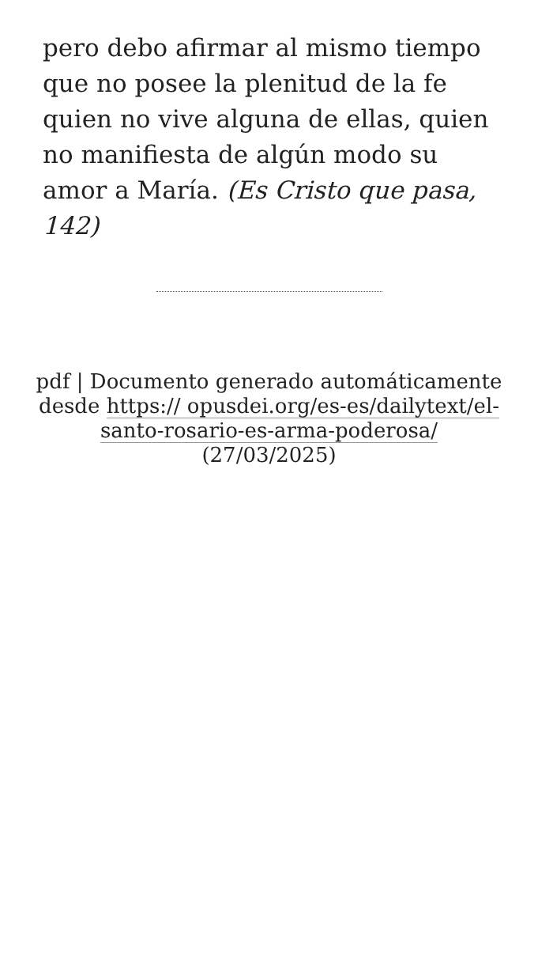pero debo afirmar al mismo tiempo que no posee la plenitud de la fe quien no vive alguna de ellas, quien no manifiesta de algún modo su amor a María. (Es Cristo que pasa, 142)
pdf | Documento generado automáticamente desde https:// opusdei.org/es-es/dailytext/el-santo-rosario-es-arma-poderosa/ (27/03/2025)